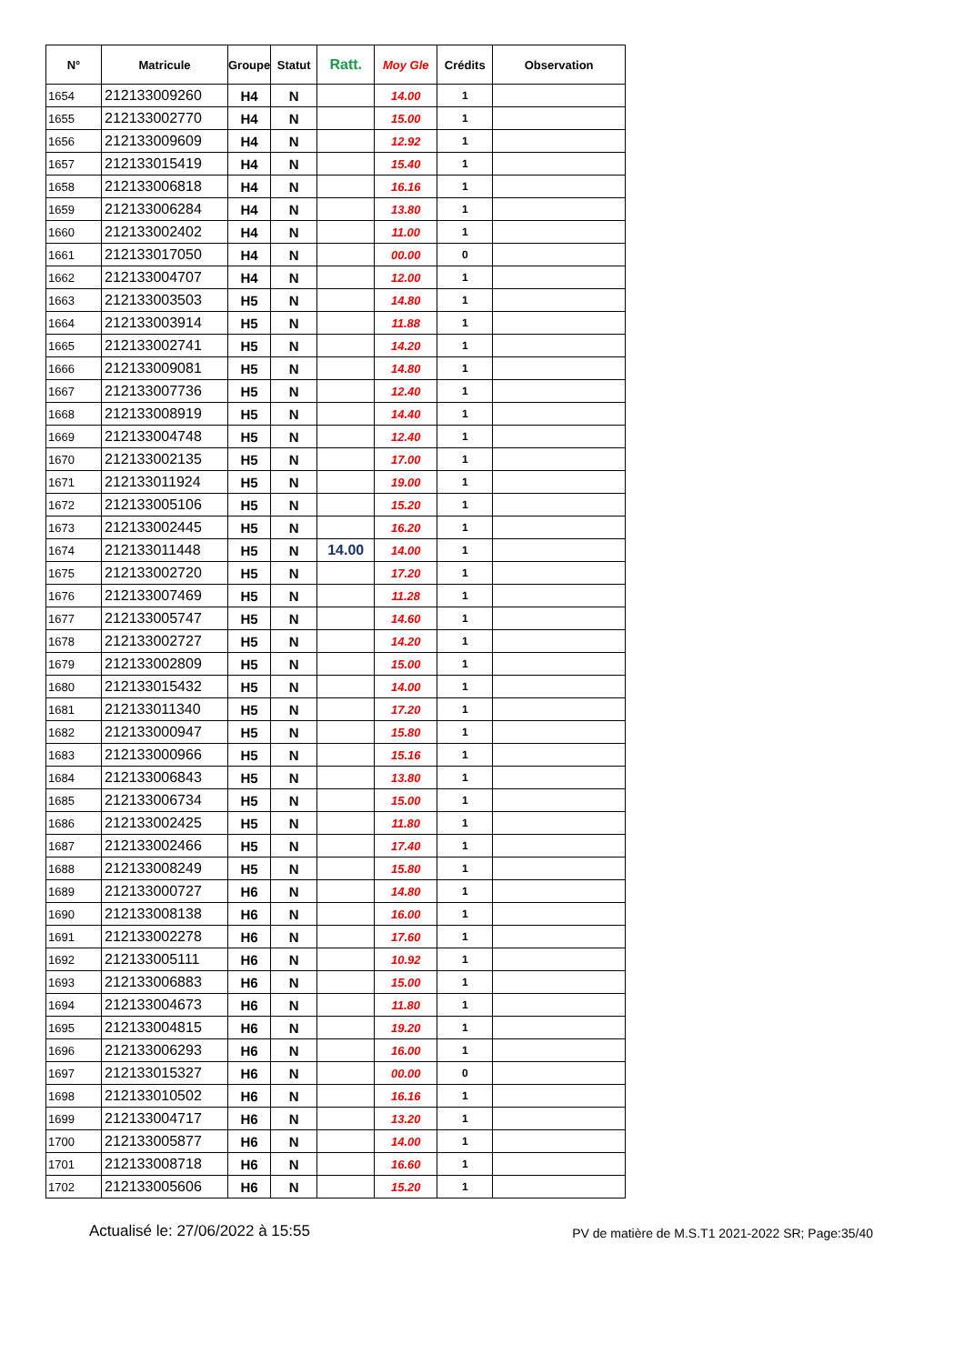| N° | Matricule | Groupe | Statut | Ratt. | Moy Gle | Crédits | Observation |
| --- | --- | --- | --- | --- | --- | --- | --- |
| 1654 | 212133009260 | H4 | N | | 14.00 | 1 | |
| 1655 | 212133002770 | H4 | N | | 15.00 | 1 | |
| 1656 | 212133009609 | H4 | N | | 12.92 | 1 | |
| 1657 | 212133015419 | H4 | N | | 15.40 | 1 | |
| 1658 | 212133006818 | H4 | N | | 16.16 | 1 | |
| 1659 | 212133006284 | H4 | N | | 13.80 | 1 | |
| 1660 | 212133002402 | H4 | N | | 11.00 | 1 | |
| 1661 | 212133017050 | H4 | N | | 00.00 | 0 | |
| 1662 | 212133004707 | H4 | N | | 12.00 | 1 | |
| 1663 | 212133003503 | H5 | N | | 14.80 | 1 | |
| 1664 | 212133003914 | H5 | N | | 11.88 | 1 | |
| 1665 | 212133002741 | H5 | N | | 14.20 | 1 | |
| 1666 | 212133009081 | H5 | N | | 14.80 | 1 | |
| 1667 | 212133007736 | H5 | N | | 12.40 | 1 | |
| 1668 | 212133008919 | H5 | N | | 14.40 | 1 | |
| 1669 | 212133004748 | H5 | N | | 12.40 | 1 | |
| 1670 | 212133002135 | H5 | N | | 17.00 | 1 | |
| 1671 | 212133011924 | H5 | N | | 19.00 | 1 | |
| 1672 | 212133005106 | H5 | N | | 15.20 | 1 | |
| 1673 | 212133002445 | H5 | N | | 16.20 | 1 | |
| 1674 | 212133011448 | H5 | N | 14.00 | 14.00 | 1 | |
| 1675 | 212133002720 | H5 | N | | 17.20 | 1 | |
| 1676 | 212133007469 | H5 | N | | 11.28 | 1 | |
| 1677 | 212133005747 | H5 | N | | 14.60 | 1 | |
| 1678 | 212133002727 | H5 | N | | 14.20 | 1 | |
| 1679 | 212133002809 | H5 | N | | 15.00 | 1 | |
| 1680 | 212133015432 | H5 | N | | 14.00 | 1 | |
| 1681 | 212133011340 | H5 | N | | 17.20 | 1 | |
| 1682 | 212133000947 | H5 | N | | 15.80 | 1 | |
| 1683 | 212133000966 | H5 | N | | 15.16 | 1 | |
| 1684 | 212133006843 | H5 | N | | 13.80 | 1 | |
| 1685 | 212133006734 | H5 | N | | 15.00 | 1 | |
| 1686 | 212133002425 | H5 | N | | 11.80 | 1 | |
| 1687 | 212133002466 | H5 | N | | 17.40 | 1 | |
| 1688 | 212133008249 | H5 | N | | 15.80 | 1 | |
| 1689 | 212133000727 | H6 | N | | 14.80 | 1 | |
| 1690 | 212133008138 | H6 | N | | 16.00 | 1 | |
| 1691 | 212133002278 | H6 | N | | 17.60 | 1 | |
| 1692 | 212133005111 | H6 | N | | 10.92 | 1 | |
| 1693 | 212133006883 | H6 | N | | 15.00 | 1 | |
| 1694 | 212133004673 | H6 | N | | 11.80 | 1 | |
| 1695 | 212133004815 | H6 | N | | 19.20 | 1 | |
| 1696 | 212133006293 | H6 | N | | 16.00 | 1 | |
| 1697 | 212133015327 | H6 | N | | 00.00 | 0 | |
| 1698 | 212133010502 | H6 | N | | 16.16 | 1 | |
| 1699 | 212133004717 | H6 | N | | 13.20 | 1 | |
| 1700 | 212133005877 | H6 | N | | 14.00 | 1 | |
| 1701 | 212133008718 | H6 | N | | 16.60 | 1 | |
| 1702 | 212133005606 | H6 | N | | 15.20 | 1 | |
Actualisé le: 27/06/2022 à 15:55 PV de matière de M.S.T1 2021-2022 SR; Page:35/40